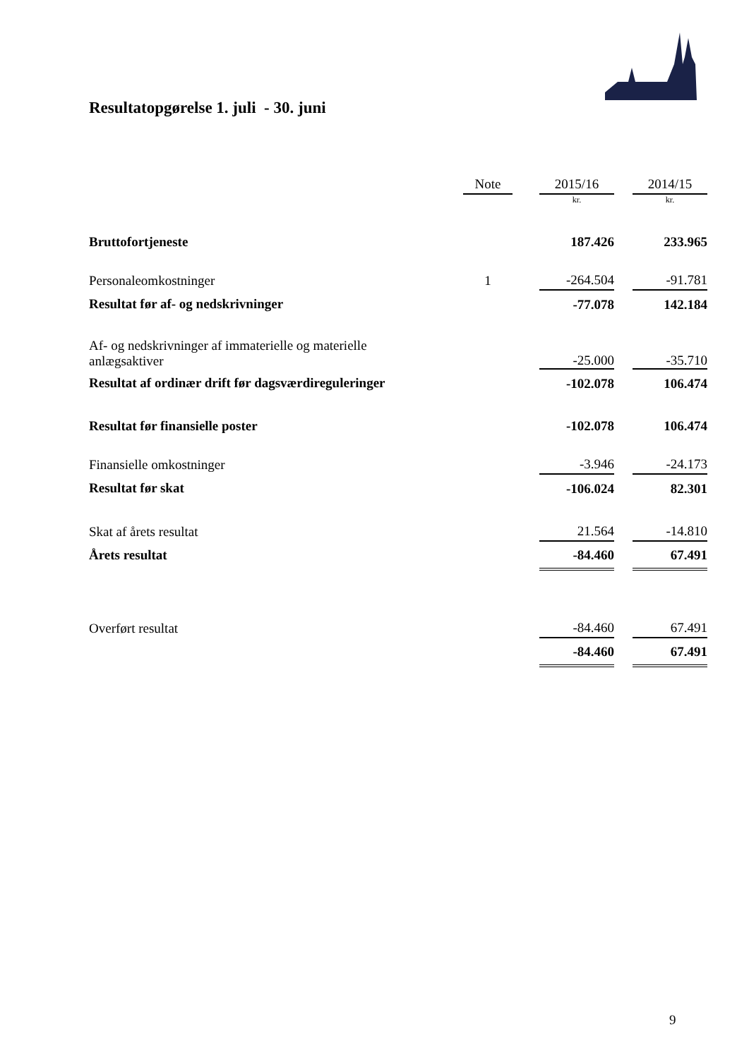Resultatopgørelse 1. juli - 30. juni
| | Note | | 2015/16 | | 2014/15 |
| --- | --- | --- | --- | --- | --- |
| | | | kr. | | kr. |
| Bruttofortjeneste | | | 187.426 | | 233.965 |
| Personaleomkostninger | 1 | | -264.504 | | -91.781 |
| Resultat før af- og nedskrivninger | | | -77.078 | | 142.184 |
| Af- og nedskrivninger af immaterielle og materielle anlægsaktiver | | | -25.000 | | -35.710 |
| Resultat af ordinær drift før dagsværdireguleringer | | | -102.078 | | 106.474 |
| Resultat før finansielle poster | | | -102.078 | | 106.474 |
| Finansielle omkostninger | | | -3.946 | | -24.173 |
| Resultat før skat | | | -106.024 | | 82.301 |
| Skat af årets resultat | | | 21.564 | | -14.810 |
| Årets resultat | | | -84.460 | | 67.491 |
| Overført resultat | | | -84.460 | | 67.491 |
| | | | -84.460 | | 67.491 |
9